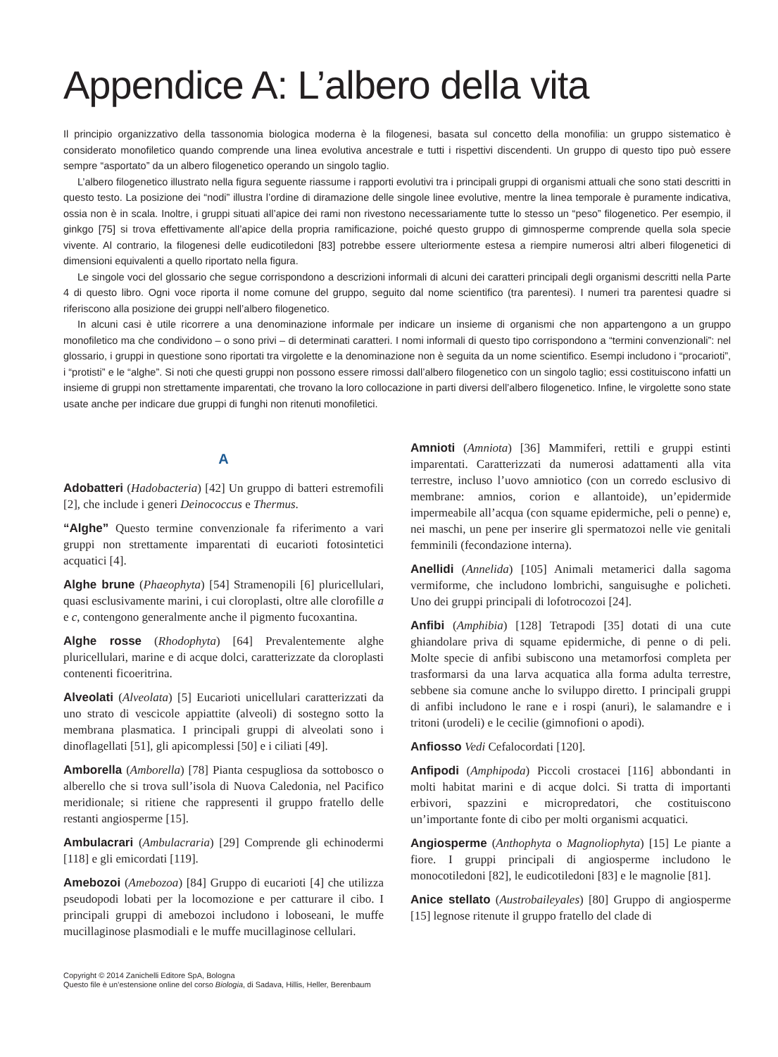Appendice A: L’albero della vita
Il principio organizzativo della tassonomia biologica moderna è la filogenesi, basata sul concetto della monofilia: un gruppo sistematico è considerato monofiletico quando comprende una linea evolutiva ancestrale e tutti i rispettivi discendenti. Un gruppo di questo tipo può essere sempre “asportato” da un albero filogenetico operando un singolo taglio.
L’albero filogenetico illustrato nella figura seguente riassume i rapporti evolutivi tra i principali gruppi di organismi attuali che sono stati descritti in questo testo. La posizione dei “nodi” illustra l’ordine di diramazione delle singole linee evolutive, mentre la linea temporale è puramente indicativa, ossia non è in scala. Inoltre, i gruppi situati all’apice dei rami non rivestono necessariamente tutte lo stesso un “peso” filogenetico. Per esempio, il ginkgo [75] si trova effettivamente all’apice della propria ramificazione, poiché questo gruppo di gimnosperme comprende quella sola specie vivente. Al contrario, la filogenesi delle eudicotiledoni [83] potrebbe essere ulteriormente estesa a riempire numerosi altri alberi filogenetici di dimensioni equivalenti a quello riportato nella figura.
Le singole voci del glossario che segue corrispondono a descrizioni informali di alcuni dei caratteri principali degli organismi descritti nella Parte 4 di questo libro. Ogni voce riporta il nome comune del gruppo, seguito dal nome scientifico (tra parentesi). I numeri tra parentesi quadre si riferiscono alla posizione dei gruppi nell’albero filogenetico.
In alcuni casi è utile ricorrere a una denominazione informale per indicare un insieme di organismi che non appartengono a un gruppo monofiletico ma che condividono – o sono privi – di determinati caratteri. I nomi informali di questo tipo corrispondono a “termini convenzionali”: nel glossario, i gruppi in questione sono riportati tra virgolette e la denominazione non è seguita da un nome scientifico. Esempi includono i “procarioti”, i “protisti” e le “alghe”. Si noti che questi gruppi non possono essere rimossi dall’albero filogenetico con un singolo taglio; essi costituiscono infatti un insieme di gruppi non strettamente imparentati, che trovano la loro collocazione in parti diversi dell’albero filogenetico. Infine, le virgolette sono state usate anche per indicare due gruppi di funghi non ritenuti monofiletici.
A
Adobatteri (Hadobacteria) [42] Un gruppo di batteri estremofili [2], che include i generi Deinococcus e Thermus.
“Alghe” Questo termine convenzionale fa riferimento a vari gruppi non strettamente imparentati di eucarioti fotosintetici acquatici [4].
Alghe brune (Phaeophyta) [54] Stramenopili [6] pluricellulari, quasi esclusivamente marini, i cui cloroplasti, oltre alle clorofille a e c, contengono generalmente anche il pigmento fucoxantina.
Alghe rosse (Rhodophyta) [64] Prevalentemente alghe pluricellulari, marine e di acque dolci, caratterizzate da cloroplasti contenenti ficoeritrina.
Alveolati (Alveolata) [5] Eucarioti unicellulari caratterizzati da uno strato di vescicole appiattite (alveoli) di sostegno sotto la membrana plasmatica. I principali gruppi di alveolati sono i dinoflagellati [51], gli apicomplessi [50] e i ciliati [49].
Amborella (Amborella) [78] Pianta cespugliosa da sottobosco o alberello che si trova sull’isola di Nuova Caledonia, nel Pacifico meridionale; si ritiene che rappresenti il gruppo fratello delle restanti angiosperme [15].
Ambulacrari (Ambulacraria) [29] Comprende gli echinodermi [118] e gli emicordati [119].
Amebozoi (Amebozoa) [84] Gruppo di eucarioti [4] che utilizza pseudopodi lobati per la locomozione e per catturare il cibo. I principali gruppi di amebozoi includono i loboseani, le muffe mucillaginose plasmodiali e le muffe mucillaginose cellulari.
Amnioti (Amniota) [36] Mammiferi, rettili e gruppi estinti imparentati. Caratterizzati da numerosi adattamenti alla vita terrestre, incluso l’uovo amniotico (con un corredo esclusivo di membrane: amnios, corion e allantoide), un’epidermide impermeabile all’acqua (con squame epidermiche, peli o penne) e, nei maschi, un pene per inserire gli spermatozoi nelle vie genitali femminili (fecondazione interna).
Anellidi (Annelida) [105] Animali metamerici dalla sagoma vermiforme, che includono lombrichi, sanguisughe e policheti. Uno dei gruppi principali di lofotrocozoi [24].
Anfibi (Amphibia) [128] Tetrapodi [35] dotati di una cute ghiandolare priva di squame epidermiche, di penne o di peli. Molte specie di anfibi subiscono una metamorfosi completa per trasformarsi da una larva acquatica alla forma adulta terrestre, sebbene sia comune anche lo sviluppo diretto. I principali gruppi di anfibi includono le rane e i rospi (anuri), le salamandre e i tritoni (urodeli) e le cecilie (gimnofioni o apodi).
Anfiosso Vedi Cefalocordati [120].
Anfipodi (Amphipoda) Piccoli crostacei [116] abbondanti in molti habitat marini e di acque dolci. Si tratta di importanti erbivori, spazzini e micropredatori, che costituiscono un’importante fonte di cibo per molti organismi acquatici.
Angiosperme (Anthophyta o Magnoliophyta) [15] Le piante a fiore. I gruppi principali di angiosperme includono le monocotiledoni [82], le eudicotiledoni [83] e le magnolie [81].
Anice stellato (Austrobaileyales) [80] Gruppo di angiosperme [15] legnose ritenute il gruppo fratello del clade di
Copyright © 2014 Zanichelli Editore SpA, Bologna
Questo file è un’estensione online del corso Biologia, di Sadava, Hillis, Heller, Berenbaum